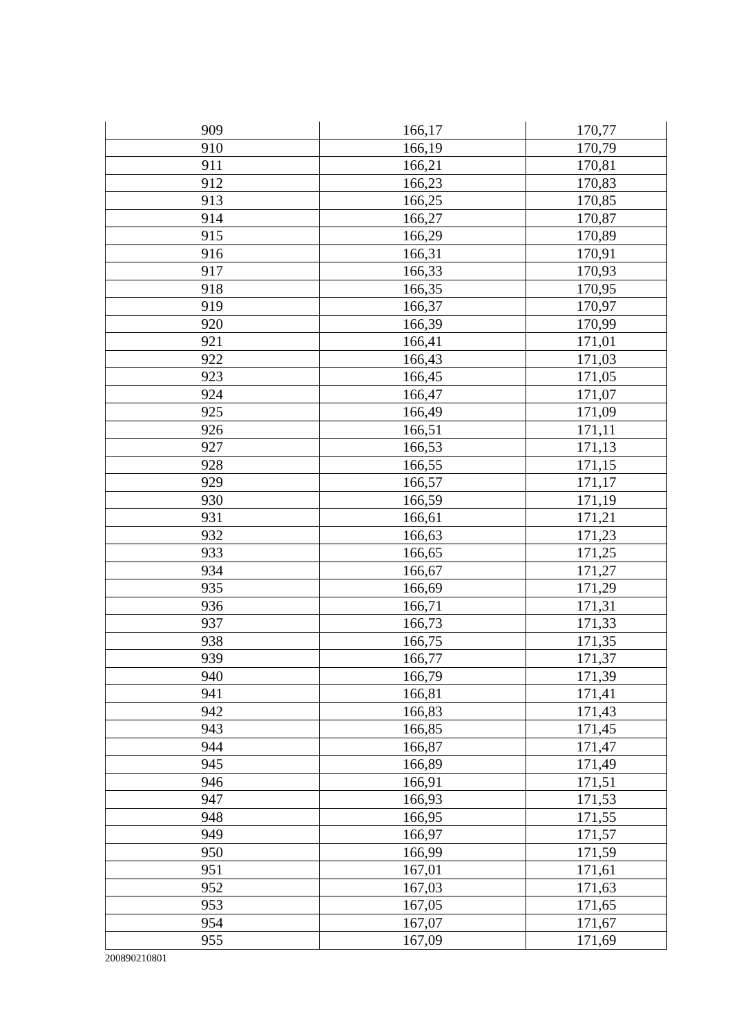| 909 | 166,17 | 170,77 |
| 910 | 166,19 | 170,79 |
| 911 | 166,21 | 170,81 |
| 912 | 166,23 | 170,83 |
| 913 | 166,25 | 170,85 |
| 914 | 166,27 | 170,87 |
| 915 | 166,29 | 170,89 |
| 916 | 166,31 | 170,91 |
| 917 | 166,33 | 170,93 |
| 918 | 166,35 | 170,95 |
| 919 | 166,37 | 170,97 |
| 920 | 166,39 | 170,99 |
| 921 | 166,41 | 171,01 |
| 922 | 166,43 | 171,03 |
| 923 | 166,45 | 171,05 |
| 924 | 166,47 | 171,07 |
| 925 | 166,49 | 171,09 |
| 926 | 166,51 | 171,11 |
| 927 | 166,53 | 171,13 |
| 928 | 166,55 | 171,15 |
| 929 | 166,57 | 171,17 |
| 930 | 166,59 | 171,19 |
| 931 | 166,61 | 171,21 |
| 932 | 166,63 | 171,23 |
| 933 | 166,65 | 171,25 |
| 934 | 166,67 | 171,27 |
| 935 | 166,69 | 171,29 |
| 936 | 166,71 | 171,31 |
| 937 | 166,73 | 171,33 |
| 938 | 166,75 | 171,35 |
| 939 | 166,77 | 171,37 |
| 940 | 166,79 | 171,39 |
| 941 | 166,81 | 171,41 |
| 942 | 166,83 | 171,43 |
| 943 | 166,85 | 171,45 |
| 944 | 166,87 | 171,47 |
| 945 | 166,89 | 171,49 |
| 946 | 166,91 | 171,51 |
| 947 | 166,93 | 171,53 |
| 948 | 166,95 | 171,55 |
| 949 | 166,97 | 171,57 |
| 950 | 166,99 | 171,59 |
| 951 | 167,01 | 171,61 |
| 952 | 167,03 | 171,63 |
| 953 | 167,05 | 171,65 |
| 954 | 167,07 | 171,67 |
| 955 | 167,09 | 171,69 |
200890210801